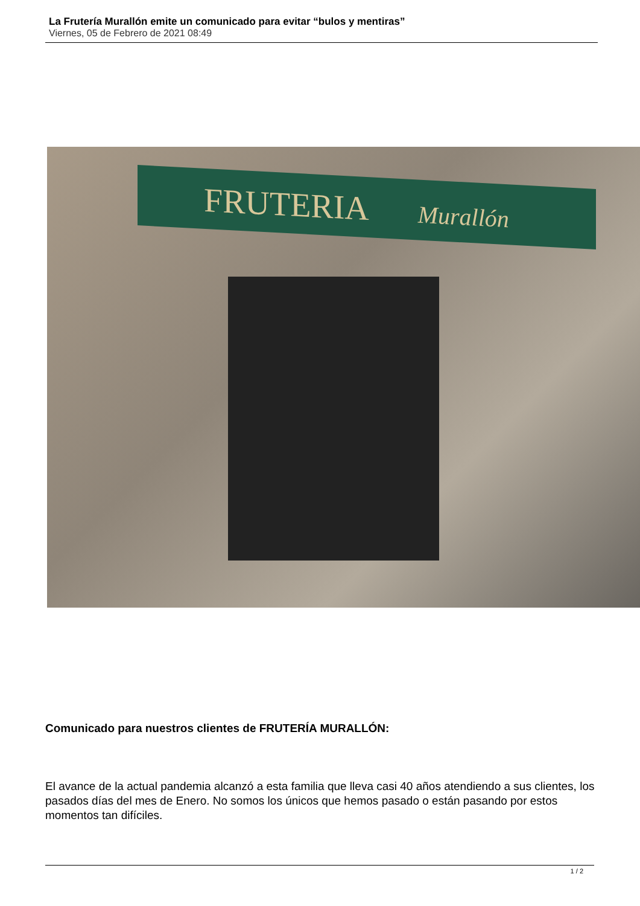La Frutería Murallón emite un comunicado para evitar “bulos y mentiras”
Viernes, 05 de Febrero de 2021 08:49
FRUTERIA Murallón
Comunicado para nuestros clientes de FRUTERÍA MURALLÓN:
El avance de la actual pandemia alcanzó a esta familia que lleva casi 40 años atendiendo a sus clientes, los pasados días del mes de Enero. No somos los únicos que hemos pasado o están pasando por estos momentos tan difíciles.
1 / 2